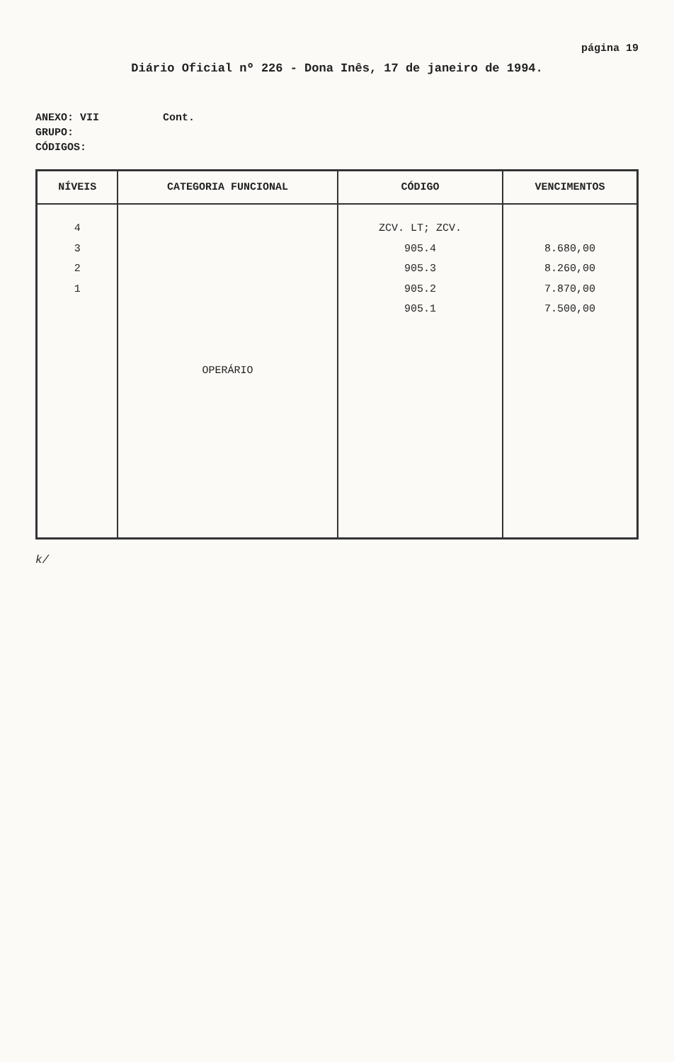página 19
Diário Oficial nº 226 - Dona Inês, 17 de janeiro de 1994.
ANEXO: VII Cont.
GRUPO:
CÓDIGOS:
| NÍVEIS | CATEGORIA FUNCIONAL | CÓDIGO | VENCIMENTOS |
| --- | --- | --- | --- |
| 4 3 2 1 | OPERÁRIO | ZCV. LT; ZCV. 905.4 905.3 905.2 905.1 | 8.680,00 8.260,00 7.870,00 7.500,00 |
k/